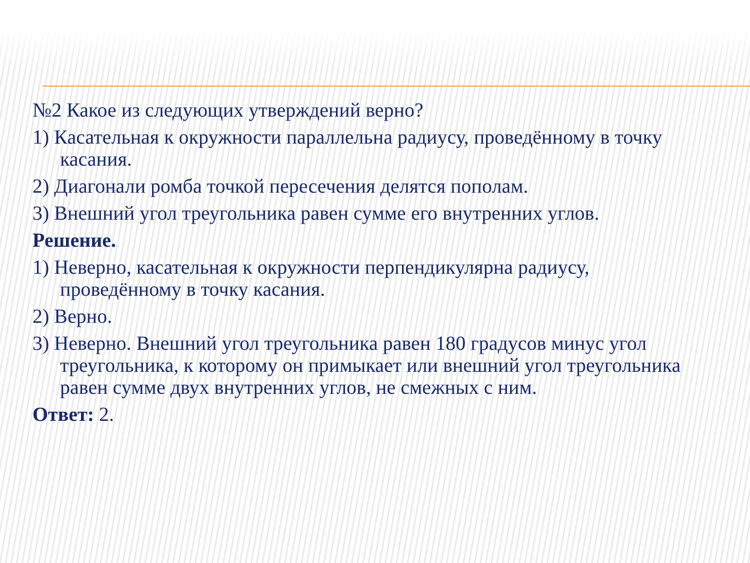№2 Какое из следующих утверждений верно?
1) Касательная к окружности параллельна радиусу, проведённому в точку касания.
2) Диагонали ромба точкой пересечения делятся пополам.
3) Внешний угол треугольника равен сумме его внутренних углов.
Решение.
1) Неверно, касательная к окружности перпендикулярна радиусу, проведённому в точку касания.
2) Верно.
3) Неверно. Внешний угол треугольника равен 180 градусов минус угол треугольника, к которому он примыкает или внешний угол треугольника равен сумме двух внутренних углов, не смежных с ним.
Ответ: 2.